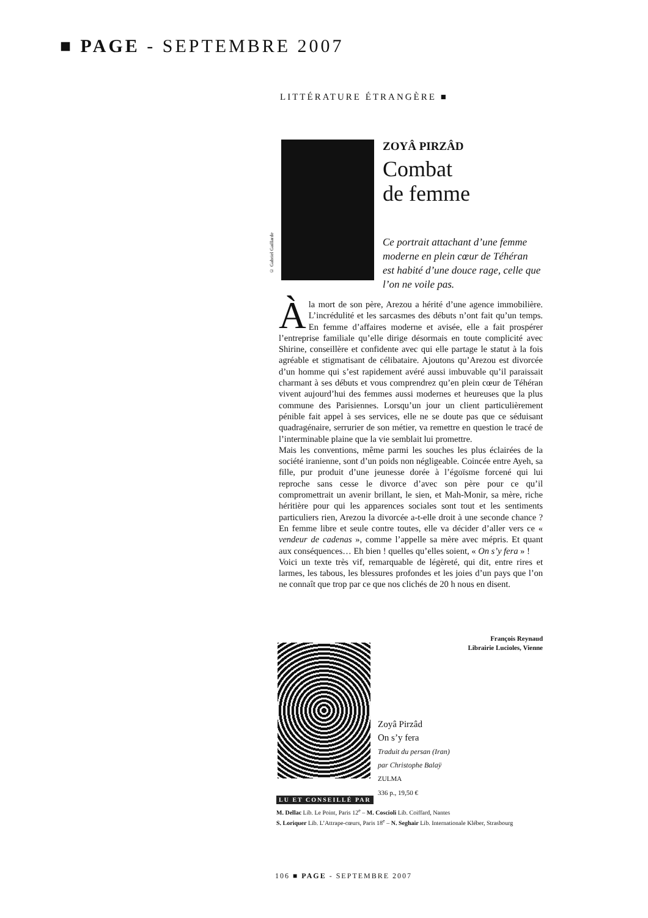■ PAGE - SEPTEMBRE 2007
LITTÉRATURE ÉTRANGÈRE ■
© Gabriel Gaillarde
ZOYÂ PIRZÂD
Combat
de femme
Ce portrait attachant d’une femme moderne en plein cœur de Téhéran est habité d’une douce rage, celle que l’on ne voile pas.
Àla mort de son père, Arezou a hérité d’une agence immobilière. L’incrédulité et les sarcasmes des débuts n’ont fait qu’un temps. En femme d’affaires moderne et avisée, elle a fait prospérer l’entreprise familiale qu’elle dirige désormais en toute complicité avec Shirine, conseillère et confidente avec qui elle partage le statut à la fois agréable et stigmatisant de célibataire. Ajoutons qu’Arezou est divorcée d’un homme qui s’est rapidement avéré aussi imbuvable qu’il paraissait charmant à ses débuts et vous comprendrez qu’en plein cœur de Téhéran vivent aujourd’hui des femmes aussi modernes et heureuses que la plus commune des Parisiennes. Lorsqu’un jour un client particulièrement pénible fait appel à ses services, elle ne se doute pas que ce séduisant quadragénaire, serrurier de son métier, va remettre en question le tracé de l’interminable plaine que la vie semblait lui promettre.
Mais les conventions, même parmi les souches les plus éclairées de la société iranienne, sont d’un poids non négligeable. Coincée entre Ayeh, sa fille, pur produit d’une jeunesse dorée à l’égoïsme forcené qui lui reproche sans cesse le divorce d’avec son père pour ce qu’il compromettrait un avenir brillant, le sien, et Mah-Monir, sa mère, riche héritière pour qui les apparences sociales sont tout et les sentiments particuliers rien, Arezou la divorcée a-t-elle droit à une seconde chance ? En femme libre et seule contre toutes, elle va décider d’aller vers ce « vendeur de cadenas », comme l’appelle sa mère avec mépris. Et quant aux conséquences… Eh bien ! quelles qu’elles soient, « On s’y fera » !
Voici un texte très vif, remarquable de légèreté, qui dit, entre rires et larmes, les tabous, les blessures profondes et les joies d’un pays que l’on ne connaît que trop par ce que nos clichés de 20 h nous en disent.
François Reynaud
Librairie Lucioles, Vienne
Zoyâ Pirzâd
On s’y fera
Traduit du persan (Iran)
par Christophe Balaÿ
ZULMA
336 p., 19,50 €
LU ET CONSEILLÉ PAR
M. Dellac Lib. Le Point, Paris 12<sup>e</sup> – M. Coscioli Lib. Coiffard, Nantes
S. Loriquer Lib. L’Attrape-cœurs, Paris 18<sup>e</sup> – N. Seghair Lib. Internationale Kléber, Strasbourg
106 ■ PAGE - SEPTEMBRE 2007